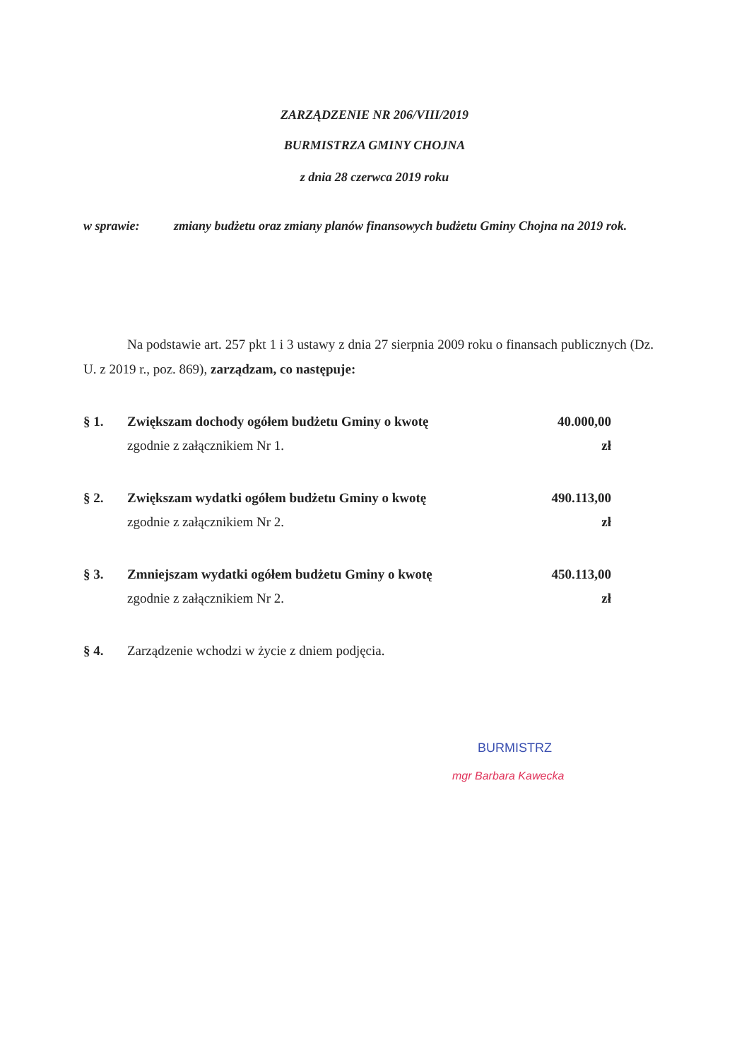ZARZĄDZENIE NR 206/VIII/2019
BURMISTRZA GMINY CHOJNA
z dnia 28 czerwca 2019 roku
w sprawie: zmiany budżetu oraz zmiany planów finansowych budżetu Gminy Chojna na 2019 rok.
Na podstawie art. 257 pkt 1 i 3 ustawy z dnia 27 sierpnia 2009 roku o finansach publicznych (Dz. U. z 2019 r., poz. 869), zarządzam, co następuje:
§ 1. Zwiększam dochody ogółem budżetu Gminy o kwotę
zgodnie z załącznikiem Nr 1.
40.000,00 zł
§ 2. Zwiększam wydatki ogółem budżetu Gminy o kwotę
zgodnie z załącznikiem Nr 2.
490.113,00 zł
§ 3. Zmniejszam wydatki ogółem budżetu Gminy o kwotę
zgodnie z załącznikiem Nr 2.
450.113,00 zł
§ 4. Zarządzenie wchodzi w życie z dniem podjęcia.
BURMISTRZ
mgr Barbara Kawecka